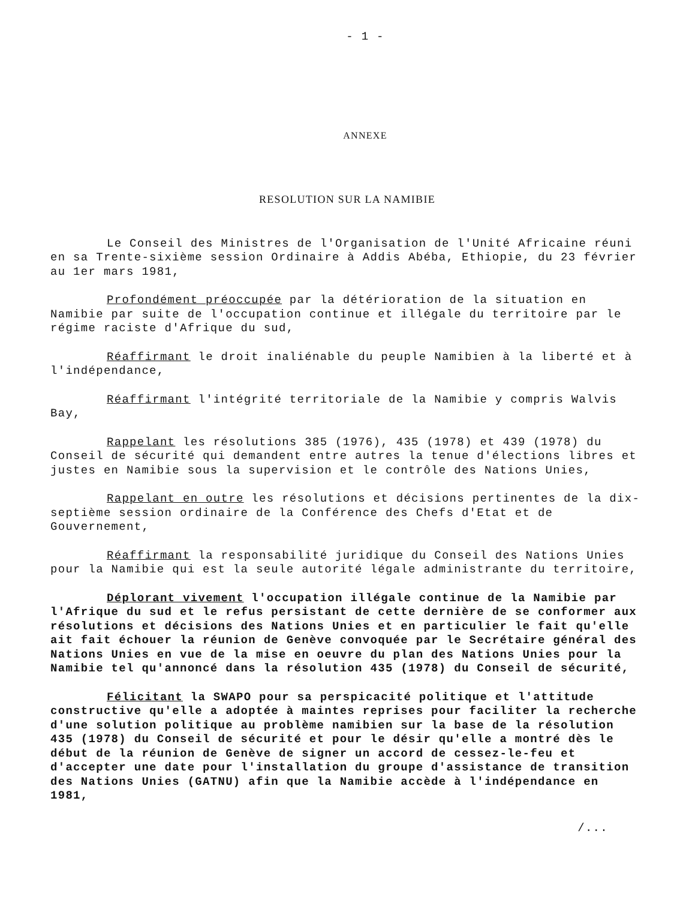- 1 -
ANNEXE
RESOLUTION SUR LA NAMIBIE
Le Conseil des Ministres de l'Organisation de l'Unité Africaine réuni en sa Trente-sixième session Ordinaire à Addis Abéba, Ethiopie, du 23 février au 1er mars 1981,
Profondément préoccupée par la détérioration de la situation en Namibie par suite de l'occupation continue et illégale du territoire par le régime raciste d'Afrique du sud,
Réaffirmant le droit inaliénable du peuple Namibien à la liberté et à l'indépendance,
Réaffirmant l'intégrité territoriale de la Namibie y compris Walvis Bay,
Rappelant les résolutions 385 (1976), 435 (1978) et 439 (1978) du Conseil de sécurité qui demandent entre autres la tenue d'élections libres et justes en Namibie sous la supervision et le contrôle des Nations Unies,
Rappelant en outre les résolutions et décisions pertinentes de la dix-septième session ordinaire de la Conférence des Chefs d'Etat et de Gouvernement,
Réaffirmant la responsabilité juridique du Conseil des Nations Unies pour la Namibie qui est la seule autorité légale administrante du territoire,
Déplorant vivement l'occupation illégale continue de la Namibie par l'Afrique du sud et le refus persistant de cette dernière de se conformer aux résolutions et décisions des Nations Unies et en particulier le fait qu'elle ait fait échouer la réunion de Genève convoquée par le Secrétaire général des Nations Unies en vue de la mise en oeuvre du plan des Nations Unies pour la Namibie tel qu'annoncé dans la résolution 435 (1978) du Conseil de sécurité,
Félicitant la SWAPO pour sa perspicacité politique et l'attitude constructive qu'elle a adoptée à maintes reprises pour faciliter la recherche d'une solution politique au problème namibien sur la base de la résolution 435 (1978) du Conseil de sécurité et pour le désir qu'elle a montré dès le début de la réunion de Genève de signer un accord de cessez-le-feu et d'accepter une date pour l'installation du groupe d'assistance de transition des Nations Unies (GATNU) afin que la Namibie accède à l'indépendance en 1981,
/...